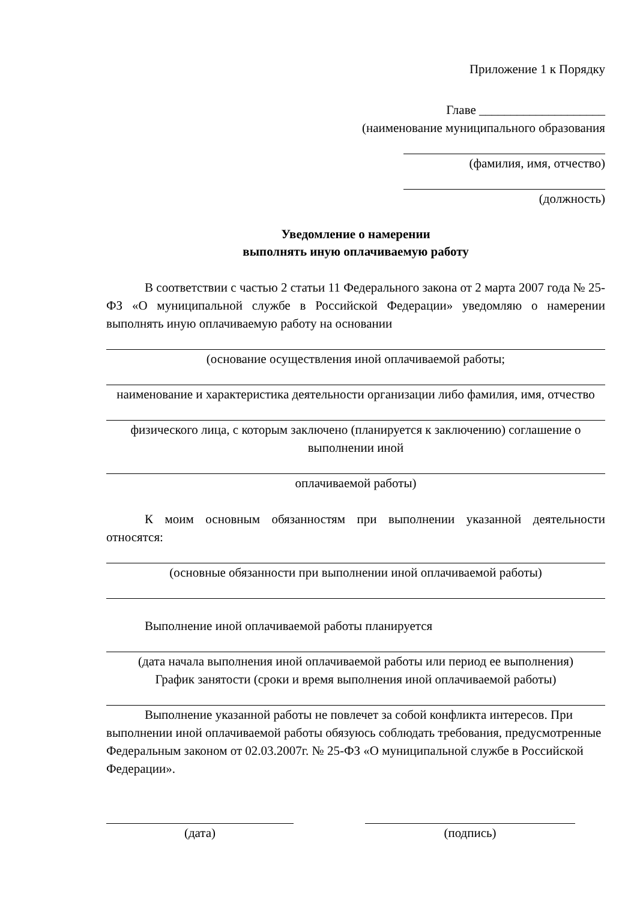Приложение 1 к Порядку
Главе ____________________
(наименование муниципального образования
(фамилия, имя, отчество)
(должность)
Уведомление о намерении
выполнять иную оплачиваемую работу
В соответствии с частью 2 статьи 11 Федерального закона от 2 марта 2007 года № 25-ФЗ «О муниципальной службе в Российской Федерации» уведомляю о намерении выполнять иную оплачиваемую работу на основании
(основание осуществления иной оплачиваемой работы;
наименование и характеристика деятельности организации либо фамилия, имя, отчество
физического лица, с которым заключено (планируется к заключению) соглашение о выполнении иной
оплачиваемой работы)
К моим основным обязанностям при выполнении указанной деятельности относятся:
(основные обязанности при выполнении иной оплачиваемой работы)
Выполнение иной оплачиваемой работы планируется
(дата начала выполнения иной оплачиваемой работы или период ее выполнения)
График занятости (сроки и время выполнения иной оплачиваемой работы)
Выполнение указанной работы не повлечет за собой конфликта интересов. При выполнении иной оплачиваемой работы обязуюсь соблюдать требования, предусмотренные Федеральным законом от 02.03.2007г. № 25-ФЗ «О муниципальной службе в Российской Федерации».
(дата) (подпись)